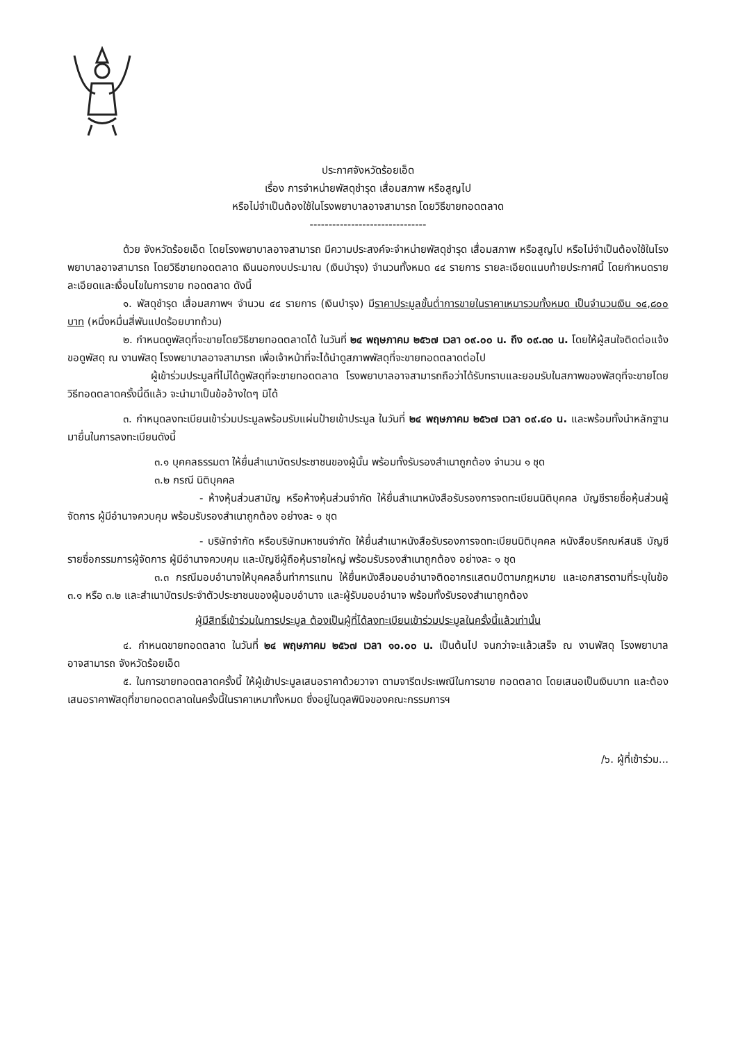ประกาศจังหวัดร้อยเอ็ด
เรื่อง การจำหน่ายพัสดุชำรุด เสื่อมสภาพ หรือสูญไป
หรือไม่จำเป็นต้องใช้ในโรงพยาบาลอาจสามารถ โดยวิธีขายทอดตลาด
-------------------------------
ด้วย จังหวัดร้อยเอ็ด โดยโรงพยาบาลอาจสามารถ มีความประสงค์จะจำหน่ายพัสดุชำรุด เสื่อมสภาพ หรือสูญไป หรือไม่จำเป็นต้องใช้ในโรงพยาบาลอาจสามารถ โดยวิธีขายทอดตลาด เงินนอกงบประมาณ (เงินบำรุง) จำนวนทั้งหมด ๔๔ รายการ รายละเอียดแนบท้ายประกาศนี้ โดยกำหนดรายละเอียดและเงื่อนไขในการขาย ทอดตลาด ดังนี้
๑. พัสดุชำรุด เสื่อมสภาพฯ จำนวน ๔๔ รายการ (เงินบำรุง) มีราคาประมูลขั้นต่ำการขายในราคาเหมารวมทั้งหมด เป็นจำนวนเงิน ๑๔,๘๐๐ บาท (หนึ่งหมื่นสี่พันแปดร้อยบาทถ้วน)
๒. กำหนดดูพัสดุที่จะขายโดยวิธีขายทอดตลาดได้ ในวันที่ ๒๔ พฤษภาคม ๒๕๖๗ เวลา ๐๙.๐๐ น. ถึง ๐๙.๓๐ น. โดยให้ผู้สนใจติดต่อแจ้งขอดูพัสดุ ณ งานพัสดุ โรงพยาบาลอาจสามารถ เพื่อเจ้าหน้าที่จะได้นำดูสภาพพัสดุที่จะขายทอดตลาดต่อไป
ผู้เข้าร่วมประมูลที่ไม่ได้ดูพัสดุที่จะขายทอดตลาด โรงพยาบาลอาจสามารถถือว่าได้รับทราบและยอมรับในสภาพของพัสดุที่จะขายโดยวิธีทอดตลาดครั้งนี้ดีแล้ว จะนำมาเป็นข้ออ้างใดๆ มิได้
๓. กำหนุดลงทะเบียนเข้าร่วมประมูลพร้อมรับแผ่นป้ายเข้าประมูล ในวันที่ ๒๔ พฤษภาคม ๒๕๖๗ เวลา ๐๙.๔๐ น. และพร้อมทั้งนำหลักฐานมายื่นในการลงทะเบียนดังนี้
๓.๑ บุคคลธรรมดา ให้ยื่นสำเนาบัตรประชาชนของผู้นั้น พร้อมทั้งรับรองสำเนาถูกต้อง จำนวน ๑ ชุด
๓.๒ กรณี นิติบุคคล
- ห้างหุ้นส่วนสามัญ หรือห้างหุ้นส่วนจำกัด ให้ยื่นสำเนาหนังสือรับรองการจดทะเบียนนิติบุคคล บัญชีรายชื่อหุ้นส่วนผู้จัดการ ผู้มีอำนาจควบคุม พร้อมรับรองสำเนาถูกต้อง อย่างละ ๑ ชุด
- บริษัทจำกัด หรือบริษัทมหาชนจำกัด ให้ยื่นสำเนาหนังสือรับรองการจดทะเบียนนิติบุคคล หนังสือบริคณห์สนธิ บัญชีรายชื่อกรรมการผู้จัดการ ผู้มีอำนาจควบคุม และบัญชีผู้ถือหุ้นรายใหญ่ พร้อมรับรองสำเนาถูกต้อง อย่างละ ๑ ชุด
๓.๓ กรณีมอบอำนาจให้บุคคลอื่นทำการแทน ให้ยื่นหนังสือมอบอำนาจติดอากรแสตมป์ตามกฎหมาย และเอกสารตามที่ระบุในข้อ ๓.๑ หรือ ๓.๒ และสำเนาบัตรประจำตัวประชาชนของผู้มอบอำนาจ และผู้รับมอบอำนาจ พร้อมทั้งรับรองสำเนาถูกต้อง
ผู้มีสิทธิ์เข้าร่วมในการประมูล ต้องเป็นผู้ที่ได้ลงทะเบียนเข้าร่วมประมูลในครั้งนี้แล้วเท่านั้น
๔. กำหนดขายทอดตลาด ในวันที่ ๒๔ พฤษภาคม ๒๕๖๗ เวลา ๑๐.๐๐ น. เป็นต้นไป จนกว่าจะแล้วเสร็จ ณ งานพัสดุ โรงพยาบาลอาจสามารถ จังหวัดร้อยเอ็ด
๕. ในการขายทอดตลาดครั้งนี้ ให้ผู้เข้าประมูลเสนอราคาด้วยวาจา ตามจารีตประเพณีในการขาย ทอดตลาด โดยเสนอเป็นเงินบาท และต้องเสนอราคาพัสดุที่ขายทอดตลาดในครั้งนี้ในราคาเหมาทั้งหมด ซึ่งอยู่ในดุลพินิจของคณะกรรมการฯ
/๖. ผู้ที่เข้าร่วม...